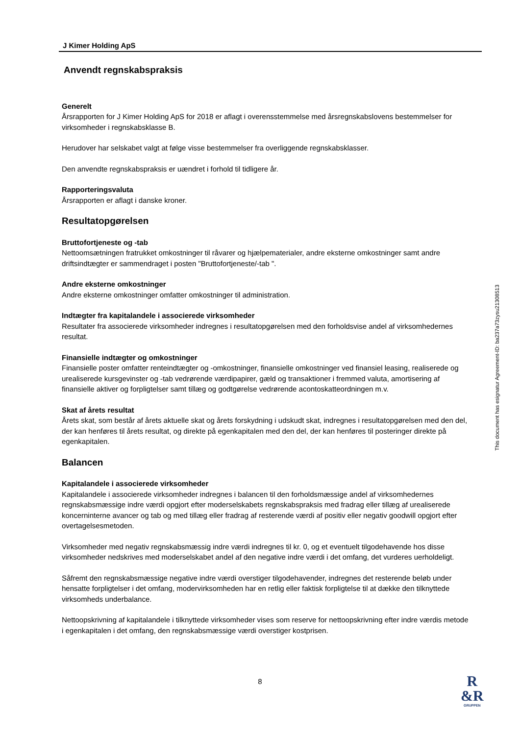J Kimer Holding ApS
Anvendt regnskabspraksis
Generelt
Årsrapporten for J Kimer Holding ApS for 2018 er aflagt i overensstemmelse med årsregnskabslovens bestemmelser for virksomheder i regnskabsklasse B.
Herudover har selskabet valgt at følge visse bestemmelser fra overliggende regnskabsklasser.
Den anvendte regnskabspraksis er uændret i forhold til tidligere år.
Rapporteringsvaluta
Årsrapporten er aflagt i danske kroner.
Resultatopgørelsen
Bruttofortjeneste og -tab
Nettoomsætningen fratrukket omkostninger til råvarer og hjælpematerialer, andre eksterne omkostninger samt andre driftsindtægter er sammendraget i posten "Bruttofortjeneste/-tab ".
Andre eksterne omkostninger
Andre eksterne omkostninger omfatter omkostninger til administration.
Indtægter fra kapitalandele i associerede virksomheder
Resultater fra associerede virksomheder indregnes i resultatopgørelsen med den forholdsvise andel af virksomhedernes resultat.
Finansielle indtægter og omkostninger
Finansielle poster omfatter renteindtægter og -omkostninger, finansielle omkostninger ved finansiel leasing, realiserede og urealiserede kursgevinster og -tab vedrørende værdipapirer, gæld og transaktioner i fremmed valuta, amortisering af finansielle aktiver og forpligtelser samt tillæg og godtgørelse vedrørende acontoskatteordningen m.v.
Skat af årets resultat
Årets skat, som består af årets aktuelle skat og årets forskydning i udskudt skat, indregnes i resultatopgørelsen med den del, der kan henføres til årets resultat, og direkte på egenkapitalen med den del, der kan henføres til posteringer direkte på egenkapitalen.
Balancen
Kapitalandele i associerede virksomheder
Kapitalandele i associerede virksomheder indregnes i balancen til den forholdsmæssige andel af virksomhedernes regnskabsmæssige indre værdi opgjort efter moderselskabets regnskabspraksis med fradrag eller tillæg af urealiserede koncerninterne avancer og tab og med tillæg eller fradrag af resterende værdi af positiv eller negativ goodwill opgjort efter overtagelsesmetoden.
Virksomheder med negativ regnskabsmæssig indre værdi indregnes til kr. 0, og et eventuelt tilgodehavende hos disse virksomheder nedskrives med moderselskabet andel af den negative indre værdi i det omfang, det vurderes uerholdeligt.
Såfremt den regnskabsmæssige negative indre værdi overstiger tilgodehavender, indregnes det resterende beløb under hensatte forpligtelser i det omfang, modervirksomheden har en retlig eller faktisk forpligtelse til at dække den tilknyttede virksomheds underbalance.
Nettoopskrivning af kapitalandele i tilknyttede virksomheder vises som reserve for nettoopskrivning efter indre værdis metode i egenkapitalen i det omfang, den regnskabsmæssige værdi overstiger kostprisen.
This document has esignatur Agreement-ID: ba237a73zysu21308513
8
R
&R
GRUPPEN